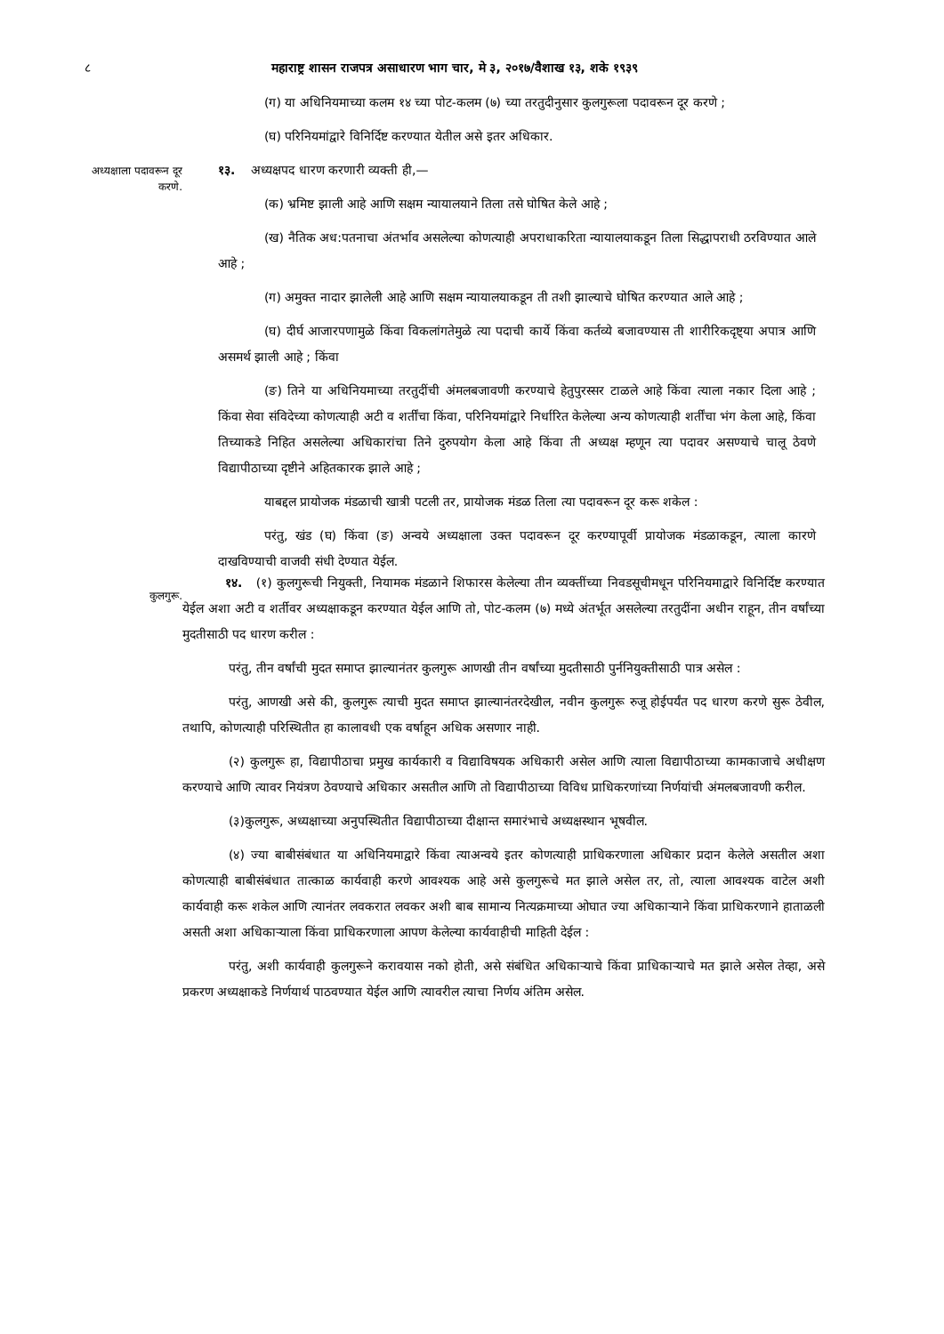८ महाराष्ट्र शासन राजपत्र असाधारण भाग चार, मे ३, २०१७/वैशाख १३, शके १९३९
(ग) या अधिनियमाच्या कलम १४ च्या पोट-कलम (७) च्या तरतुदीनुसार कुलगुरूला पदावरून दूर करणे ;
(घ) परिनियमांद्वारे विनिर्दिष्ट करण्यात येतील असे इतर अधिकार.
अध्यक्षाला पदावरून दूर करणे.
१३. अध्यक्षपद धारण करणारी व्यक्ती ही,—
(क) भ्रमिष्ट झाली आहे आणि सक्षम न्यायालयाने तिला तसे घोषित केले आहे ;
(ख) नैतिक अध:पतनाचा अंतर्भाव असलेल्या कोणत्याही अपराधाकरिता न्यायालयाकडून तिला सिद्धापराधी ठरविण्यात आले आहे ;
(ग) अमुक्त नादार झालेली आहे आणि सक्षम न्यायालयाकडून ती तशी झाल्याचे घोषित करण्यात आले आहे ;
(घ) दीर्घ आजारपणामुळे किंवा विकलांगतेमुळे त्या पदाची कार्ये किंवा कर्तव्ये बजावण्यास ती शारीरिकदृष्ट्या अपात्र आणि असमर्थ झाली आहे ; किंवा
(ङ) तिने या अधिनियमाच्या तरतुदींची अंमलबजावणी करण्याचे हेतुपुरस्सर टाळले आहे किंवा त्याला नकार दिला आहे ; किंवा सेवा संविदेच्या कोणत्याही अटी व शर्तींचा किंवा, परिनियमांद्वारे निर्धारित केलेल्या अन्य कोणत्याही शर्तींचा भंग केला आहे, किंवा तिच्याकडे निहित असलेल्या अधिकारांचा तिने दुरुपयोग केला आहे किंवा ती अध्यक्ष म्हणून त्या पदावर असण्याचे चालू ठेवणे विद्यापीठाच्या दृष्टीने अहितकारक झाले आहे ;
याबद्दल प्रायोजक मंडळाची खात्री पटली तर, प्रायोजक मंडळ तिला त्या पदावरून दूर करू शकेल :
परंतु, खंड (घ) किंवा (ङ) अन्वये अध्यक्षाला उक्त पदावरून दूर करण्यापूर्वी प्रायोजक मंडळाकडून, त्याला कारणे दाखविण्याची वाजवी संधी देण्यात येईल.
कुलगुरू.
१४. (१) कुलगुरूची नियुक्ती, नियामक मंडळाने शिफारस केलेल्या तीन व्यक्तींच्या निवडसूचीमधून परिनियमाद्वारे विनिर्दिष्ट करण्यात येईल अशा अटी व शर्तीवर अध्यक्षाकडून करण्यात येईल आणि तो, पोट-कलम (७) मध्ये अंतर्भूत असलेल्या तरतुदींना अधीन राहून, तीन वर्षांच्या मुदतीसाठी पद धारण करील :
परंतु, तीन वर्षांची मुदत समाप्त झाल्यानंतर कुलगुरू आणखी तीन वर्षांच्या मुदतीसाठी पुर्ननियुक्तीसाठी पात्र असेल :
परंतु, आणखी असे की, कुलगुरू त्याची मुदत समाप्त झाल्यानंतरदेखील, नवीन कुलगुरू रुजू होईपर्यंत पद धारण करणे सुरू ठेवील, तथापि, कोणत्याही परिस्थितीत हा कालावधी एक वर्षाहून अधिक असणार नाही.
(२) कुलगुरू हा, विद्यापीठाचा प्रमुख कार्यकारी व विद्याविषयक अधिकारी असेल आणि त्याला विद्यापीठाच्या कामकाजाचे अधीक्षण करण्याचे आणि त्यावर नियंत्रण ठेवण्याचे अधिकार असतील आणि तो विद्यापीठाच्या विविध प्राधिकरणांच्या निर्णयांची अंमलबजावणी करील.
(३)कुलगुरू, अध्यक्षाच्या अनुपस्थितीत विद्यापीठाच्या दीक्षान्त समारंभाचे अध्यक्षस्थान भूषवील.
(४) ज्या बाबीसंबंधात या अधिनियमाद्वारे किंवा त्याअन्वये इतर कोणत्याही प्राधिकरणाला अधिकार प्रदान केलेले असतील अशा कोणत्याही बाबीसंबंधात तात्काळ कार्यवाही करणे आवश्यक आहे असे कुलगुरूचे मत झाले असेल तर, तो, त्याला आवश्यक वाटेल अशी कार्यवाही करू शकेल आणि त्यानंतर लवकरात लवकर अशी बाब सामान्य नित्यक्रमाच्या ओघात ज्या अधिकाऱ्याने किंवा प्राधिकरणाने हाताळली असती अशा अधिकाऱ्याला किंवा प्राधिकरणाला आपण केलेल्या कार्यवाहीची माहिती देईल :
परंतु, अशी कार्यवाही कुलगुरूने करावयास नको होती, असे संबंधित अधिकाऱ्याचे किंवा प्राधिकाऱ्याचे मत झाले असेल तेव्हा, असे प्रकरण अध्यक्षाकडे निर्णयार्थ पाठवण्यात येईल आणि त्यावरील त्याचा निर्णय अंतिम असेल.